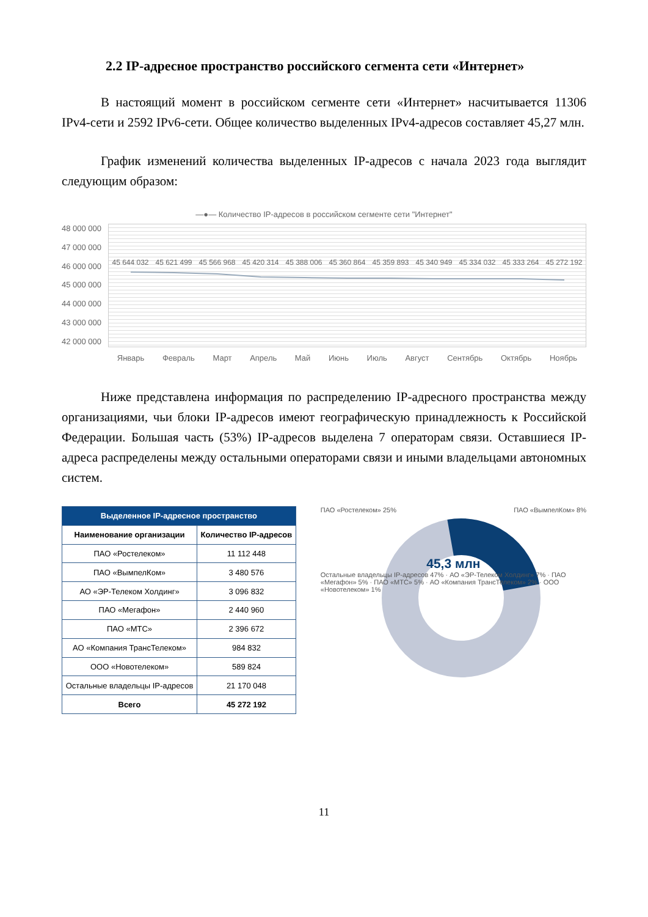2.2 IP-адресное пространство российского сегмента сети «Интернет»
В настоящий момент в российском сегменте сети «Интернет» насчитывается 11306 IPv4-сети и 2592 IPv6-сети. Общее количество выделенных IPv4-адресов составляет 45,27 млн.
График изменений количества выделенных IP-адресов с начала 2023 года выглядит следующим образом:
—●— Количество IP-адресов в российском сегменте сети "Интернет"
48 000 000
47 000 000
46 000 000
45 000 000
44 000 000
43 000 000
42 000 000
45 644 032 45 621 499 45 566 968 45 420 314 45 388 006 45 360 864 45 359 893 45 340 949 45 334 032 45 333 264 45 272 192
Январь Февраль Март Апрель Май Июнь Июль Август Сентябрь Октябрь Ноябрь
Ниже представлена информация по распределению IP-адресного пространства между организациями, чьи блоки IP-адресов имеют географическую принадлежность к Российской Федерации. Большая часть (53%) IP-адресов выделена 7 операторам связи. Оставшиеся IP-адреса распределены между остальными операторами связи и иными владельцами автономных систем.
| Выделенное IP-адресное пространство | |
| --- | --- |
| Наименование организации | Количество IP-адресов |
| ПАО «Ростелеком» | 11 112 448 |
| ПАО «ВымпелКом» | 3 480 576 |
| АО «ЭР-Телеком Холдинг» | 3 096 832 |
| ПАО «Мегафон» | 2 440 960 |
| ПАО «МТС» | 2 396 672 |
| АО «Компания ТрансТелеком» | 984 832 |
| ООО «Новотелеком» | 589 824 |
| Остальные владельцы IP-адресов | 21 170 048 |
| Всего | 45 272 192 |
ПАО «Ростелеком» 25% ПАО «ВымпелКом» 8%
45,3 млн
Остальные владельцы IP-адресов 47% · АО «ЭР-Телеком Холдинг» 7% · ПАО «Мегафон» 5% · ПАО «МТС» 5% · АО «Компания ТрансТелеком» 2% · ООО «Новотелеком» 1%
11